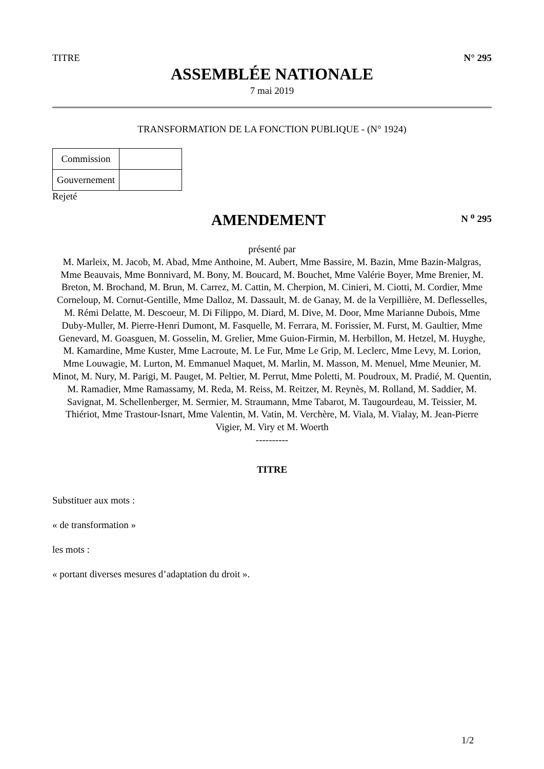TITRE N° 295
ASSEMBLÉE NATIONALE
7 mai 2019
TRANSFORMATION DE LA FONCTION PUBLIQUE - (N° 1924)
| Commission | |
| Gouvernement | |
Rejeté
AMENDEMENT
N <sup>o</sup> 295
présenté par
M. Marleix, M. Jacob, M. Abad, Mme Anthoine, M. Aubert, Mme Bassire, M. Bazin, Mme Bazin-Malgras, Mme Beauvais, Mme Bonnivard, M. Bony, M. Boucard, M. Bouchet, Mme Valérie Boyer, Mme Brenier, M. Breton, M. Brochand, M. Brun, M. Carrez, M. Cattin, M. Cherpion, M. Cinieri, M. Ciotti, M. Cordier, Mme Corneloup, M. Cornut-Gentille, Mme Dalloz, M. Dassault, M. de Ganay, M. de la Verpillière, M. Deflesselles, M. Rémi Delatte, M. Descoeur, M. Di Filippo, M. Diard, M. Dive, M. Door, Mme Marianne Dubois, Mme Duby-Muller, M. Pierre-Henri Dumont, M. Fasquelle, M. Ferrara, M. Forissier, M. Furst, M. Gaultier, Mme Genevard, M. Goasguen, M. Gosselin, M. Grelier, Mme Guion-Firmin, M. Herbillon, M. Hetzel, M. Huyghe, M. Kamardine, Mme Kuster, Mme Lacroute, M. Le Fur, Mme Le Grip, M. Leclerc, Mme Levy, M. Lorion, Mme Louwagie, M. Lurton, M. Emmanuel Maquet, M. Marlin, M. Masson, M. Menuel, Mme Meunier, M. Minot, M. Nury, M. Parigi, M. Pauget, M. Peltier, M. Perrut, Mme Poletti, M. Poudroux, M. Pradié, M. Quentin, M. Ramadier, Mme Ramassamy, M. Reda, M. Reiss, M. Reitzer, M. Reynès, M. Rolland, M. Saddier, M. Savignat, M. Schellenberger, M. Sermier, M. Straumann, Mme Tabarot, M. Taugourdeau, M. Teissier, M. Thiériot, Mme Trastour-Isnart, Mme Valentin, M. Vatin, M. Verchère, M. Viala, M. Vialay, M. Jean-Pierre Vigier, M. Viry et M. Woerth
----------
TITRE
Substituer aux mots :
« de transformation »
les mots :
« portant diverses mesures d’adaptation du droit ».
1/2